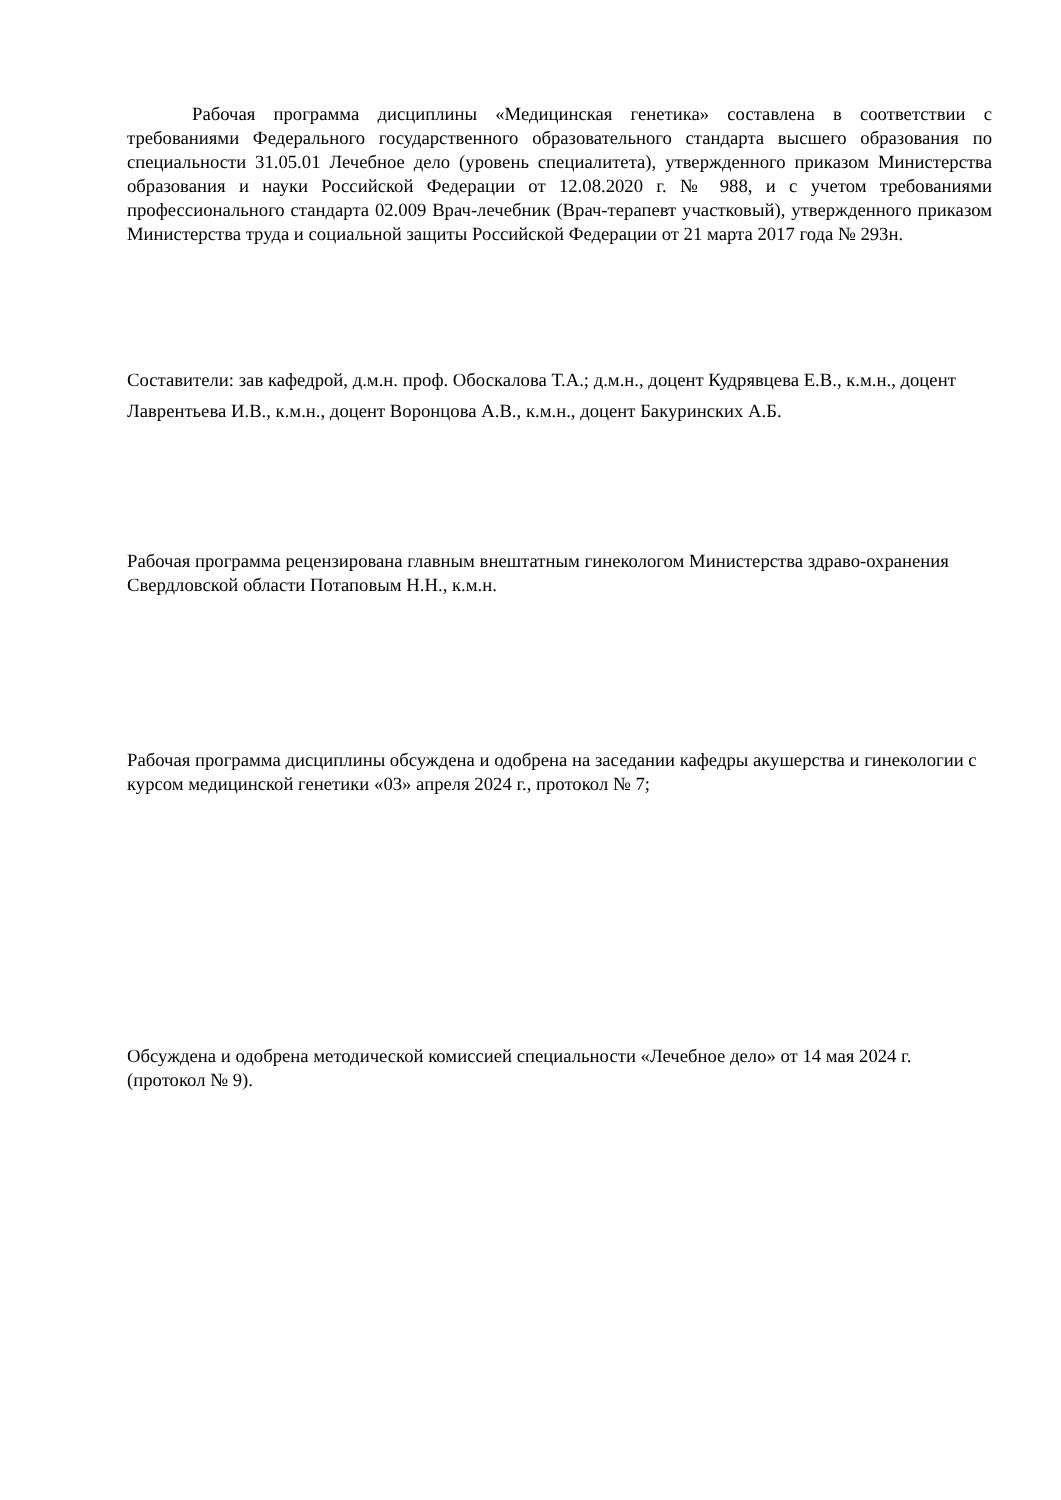Рабочая программа дисциплины «Медицинская генетика» составлена в соответствии с требованиями Федерального государственного образовательного стандарта высшего образования по специальности 31.05.01 Лечебное дело (уровень специалитета), утвержденного приказом Министерства образования и науки Российской Федерации от 12.08.2020 г. № 988, и с учетом требованиями профессионального стандарта 02.009 Врач-лечебник (Врач-терапевт участковый), утвержденного приказом Министерства труда и социальной защиты Российской Федерации от 21 марта 2017 года № 293н.
Составители: зав кафедрой, д.м.н. проф. Обоскалова Т.А.; д.м.н., доцент Кудрявцева Е.В., к.м.н., доцент Лаврентьева И.В., к.м.н., доцент Воронцова А.В., к.м.н., доцент Бакуринских А.Б.
Рабочая программа рецензирована главным внештатным гинекологом Министерства здраво-охранения Свердловской области Потаповым Н.Н., к.м.н.
Рабочая программа дисциплины обсуждена и одобрена на заседании кафедры акушерства и гинекологии с курсом медицинской генетики «03» апреля 2024 г., протокол № 7;
Обсуждена и одобрена методической комиссией специальности «Лечебное дело» от 14 мая 2024 г. (протокол № 9).